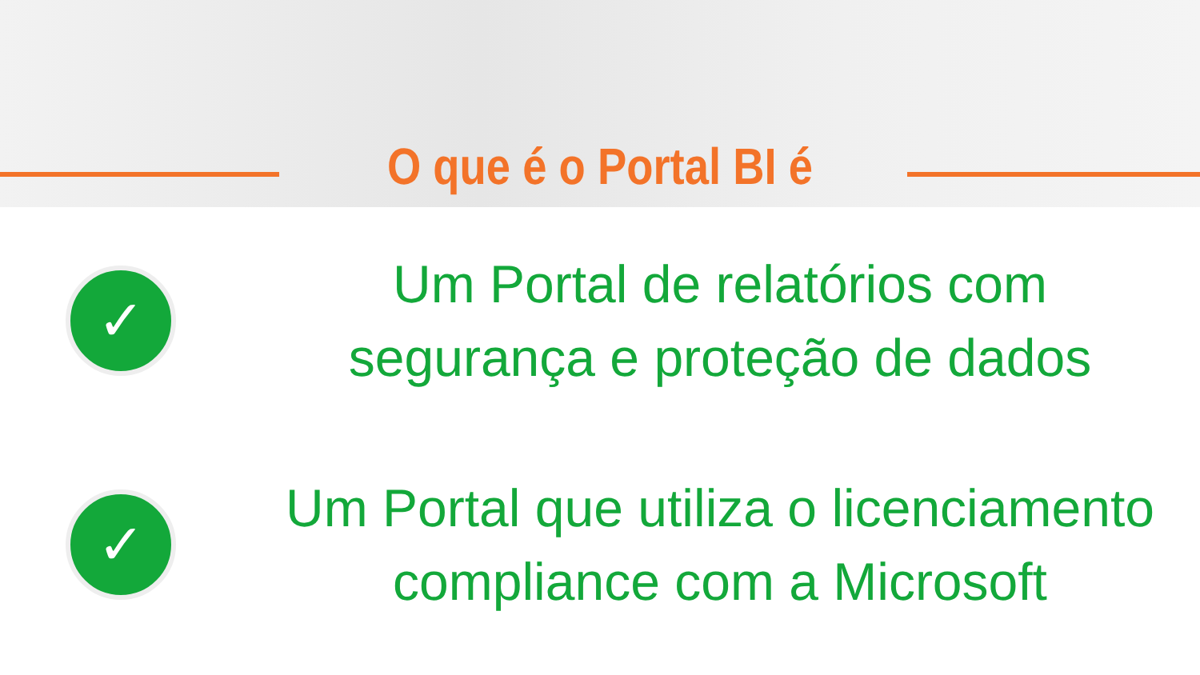O que é o Portal BI é
✓
Um Portal de relatórios com
segurança e proteção de dados
✓
Um Portal que utiliza o licenciamento
compliance com a Microsoft